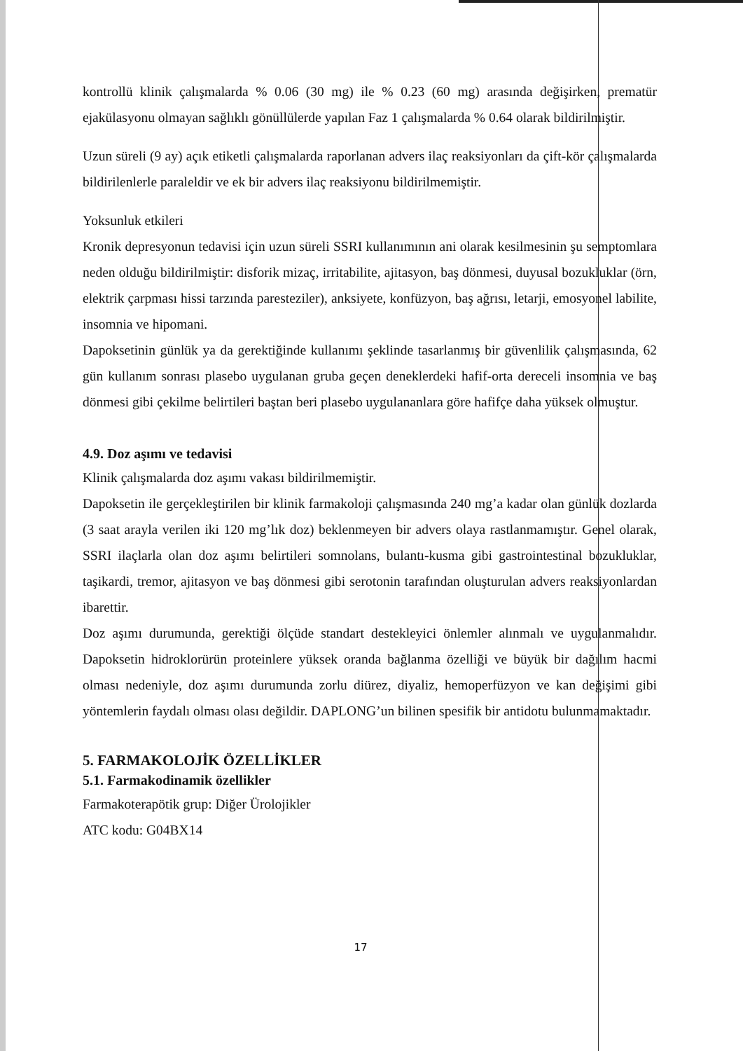kontrollü klinik çalışmalarda % 0.06 (30 mg) ile % 0.23 (60 mg) arasında değişirken, prematür ejakülasyonu olmayan sağlıklı gönüllülerde yapılan Faz 1 çalışmalarda % 0.64 olarak bildirilmiştir.
Uzun süreli (9 ay) açık etiketli çalışmalarda raporlanan advers ilaç reaksiyonları da çift-kör çalışmalarda bildirilenlerle paraleldir ve ek bir advers ilaç reaksiyonu bildirilmemiştir.
Yoksunluk etkileri
Kronik depresyonun tedavisi için uzun süreli SSRI kullanımının ani olarak kesilmesinin şu semptomlara neden olduğu bildirilmiştir: disforik mizaç, irritabilite, ajitasyon, baş dönmesi, duyusal bozukluklar (örn, elektrik çarpması hissi tarzında paresteziler), anksiyete, konfüzyon, baş ağrısı, letarji, emosyonel labilite, insomnia ve hipomani.
Dapoksetinin günlük ya da gerektiğinde kullanımı şeklinde tasarlanmış bir güvenlilik çalışmasında, 62 gün kullanım sonrası plasebo uygulanan gruba geçen deneklerdeki hafif-orta dereceli insomnia ve baş dönmesi gibi çekilme belirtileri baştan beri plasebo uygulananlara göre hafifçe daha yüksek olmuştur.
4.9. Doz aşımı ve tedavisi
Klinik çalışmalarda doz aşımı vakası bildirilmemiştir.
Dapoksetin ile gerçekleştirilen bir klinik farmakoloji çalışmasında 240 mg’a kadar olan günlük dozlarda (3 saat arayla verilen iki 120 mg’lık doz) beklenmeyen bir advers olaya rastlanmamıştır. Genel olarak, SSRI ilaçlarla olan doz aşımı belirtileri somnolans, bulantı-kusma gibi gastrointestinal bozukluklar, taşikardi, tremor, ajitasyon ve baş dönmesi gibi serotonin tarafından oluşturulan advers reaksiyonlardan ibarettir.
Doz aşımı durumunda, gerektiği ölçüde standart destekleyici önlemler alınmalı ve uygulanmalıdır. Dapoksetin hidroklorürün proteinlere yüksek oranda bağlanma özelliği ve büyük bir dağılım hacmi olması nedeniyle, doz aşımı durumunda zorlu diürez, diyaliz, hemoperfüzyon ve kan değişimi gibi yöntemlerin faydalı olması olası değildir. DAPLONG’un bilinen spesifik bir antidotu bulunmamaktadır.
5. FARMAKOLOJİK ÖZELLİKLER
5.1. Farmakodinamik özellikler
Farmakoterapötik grup: Diğer Ürolojikler
ATC kodu: G04BX14
17